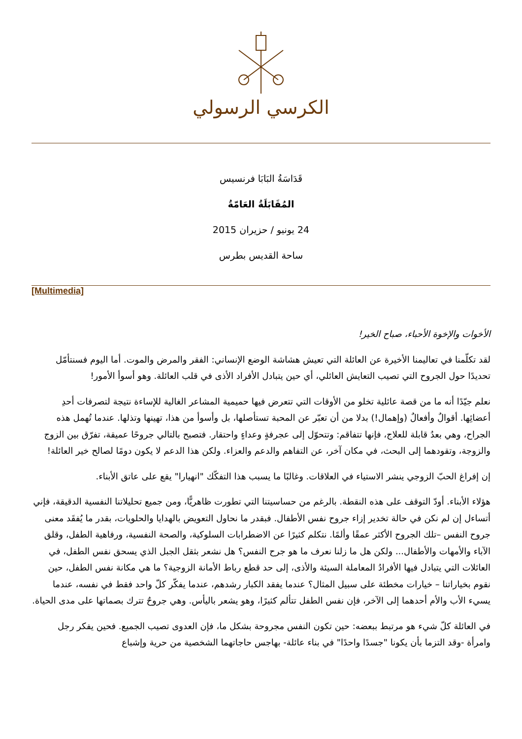الكرسي الرسولي
قَدَاسَةُ البَابَا فرنسيس
المُقَابَلَةُ العَامّةُ
24 يونيو / حزيران 2015
ساحة القديس بطرس
[Multimedia]
الأخوات والإخوة الأحباء، صباح الخير!
لقد تكلّمنا في تعاليمنا الأخيرة عن العائلة التي تعيش هشاشة الوضع الإنساني: الفقر والمرض والموت. أما اليوم فسنتأمّل تحديدًا حول الجروح التي تصيب التعايش العائلي، أي حين يتبادل الأفراد الأذى في قلب العائلة. وهو أسوأ الأمور!
نعلم جيّدًا أنه ما من قصة عائلية تخلو من الأوقات التي تتعرض فيها حميمية المشاعر الغالية للإساءة نتيجة لتصرفات أحدِ أعضائِها. أقوالٌ وأفعالٌ (وإهمال!) بدلا من أن تعبّر عن المحبة تستأصلها، بل وأسوأ من هذا، تهينها وتذلها. عندما تُهمل هذه الجراح، وهي بعدُ قابلة للعلاج، فإنها تتفاقم: وتتحوّل إلى عجرفةٍ وعداءٍ واحتقار. فتصبح بالتالي جروحًا عميقة، تفرّق بين الزوج والزوجة، وتقودهما إلى البحث، في مكان آخر، عن التفاهم والدعم والعزاء. ولكن هذا الدعم لا يكون دومًا لصالح خير العائلة!
إن إفراغ الحبّ الزوجي ينشر الاستياء في العلاقات. وغالبًا ما يسبب هذا التفكّك "انهيارا" يقع على عاتق الأبناء.
هؤلاء الأبناء. أودّ التوقف على هذه النقطة. بالرغم من حساسيتنا التي تطورت ظاهريًّا، ومن جميع تحليلاتنا النفسية الدقيقة، فإني أتساءل إن لم نكن في حالة تخدير إزاء جروح نفس الأطفال. فبقدر ما نحاول التعويض بالهدايا والحلويات، بقدر ما يُفقَد معنى جروح النفس –تلك الجروح الأكثر عمقًا وألمًا. نتكلم كثيرًا عن الاضطرابات السلوكية، والصحة النفسية، ورفاهية الطفل، وقلق الآباء والأمهات والأطفال... ولكن هل ما زلنا نعرف ما هو جرح النفس؟ هل نشعر بثقل الجبل الذي يسحق نفس الطفل، في العائلات التي يتبادل فيها الأفرادُ المعاملة السيئة والأذى، إلى حد قطع رباط الأمانة الزوجية؟ ما هي مكانة نفس الطفل، حين نقوم بخياراتنا – خيارات مخطئة على سبيل المثال؟ عندما يفقد الكبار رشدهم، عندما يفكّر كلّ واحد فقط في نفسه، عندما يسيء الأب والأم أحدهما إلى الآخر، فإن نفس الطفل تتألم كثيرًا، وهو يشعر باليأس. وهي جروحٌ تترك بصماتها على مدى الحياة.
في العائلة كلّ شيء هو مرتبط ببعضه: حين تكون النفس مجروحة بشكل ما، فإن العدوى تصيب الجميع. فحين يفكر رجل وامرأة -وقد التزما بأن يكونا "جسدًا واحدًا" في بناء عائلة- بهاجس حاجاتهما الشخصية من حرية وإشباع